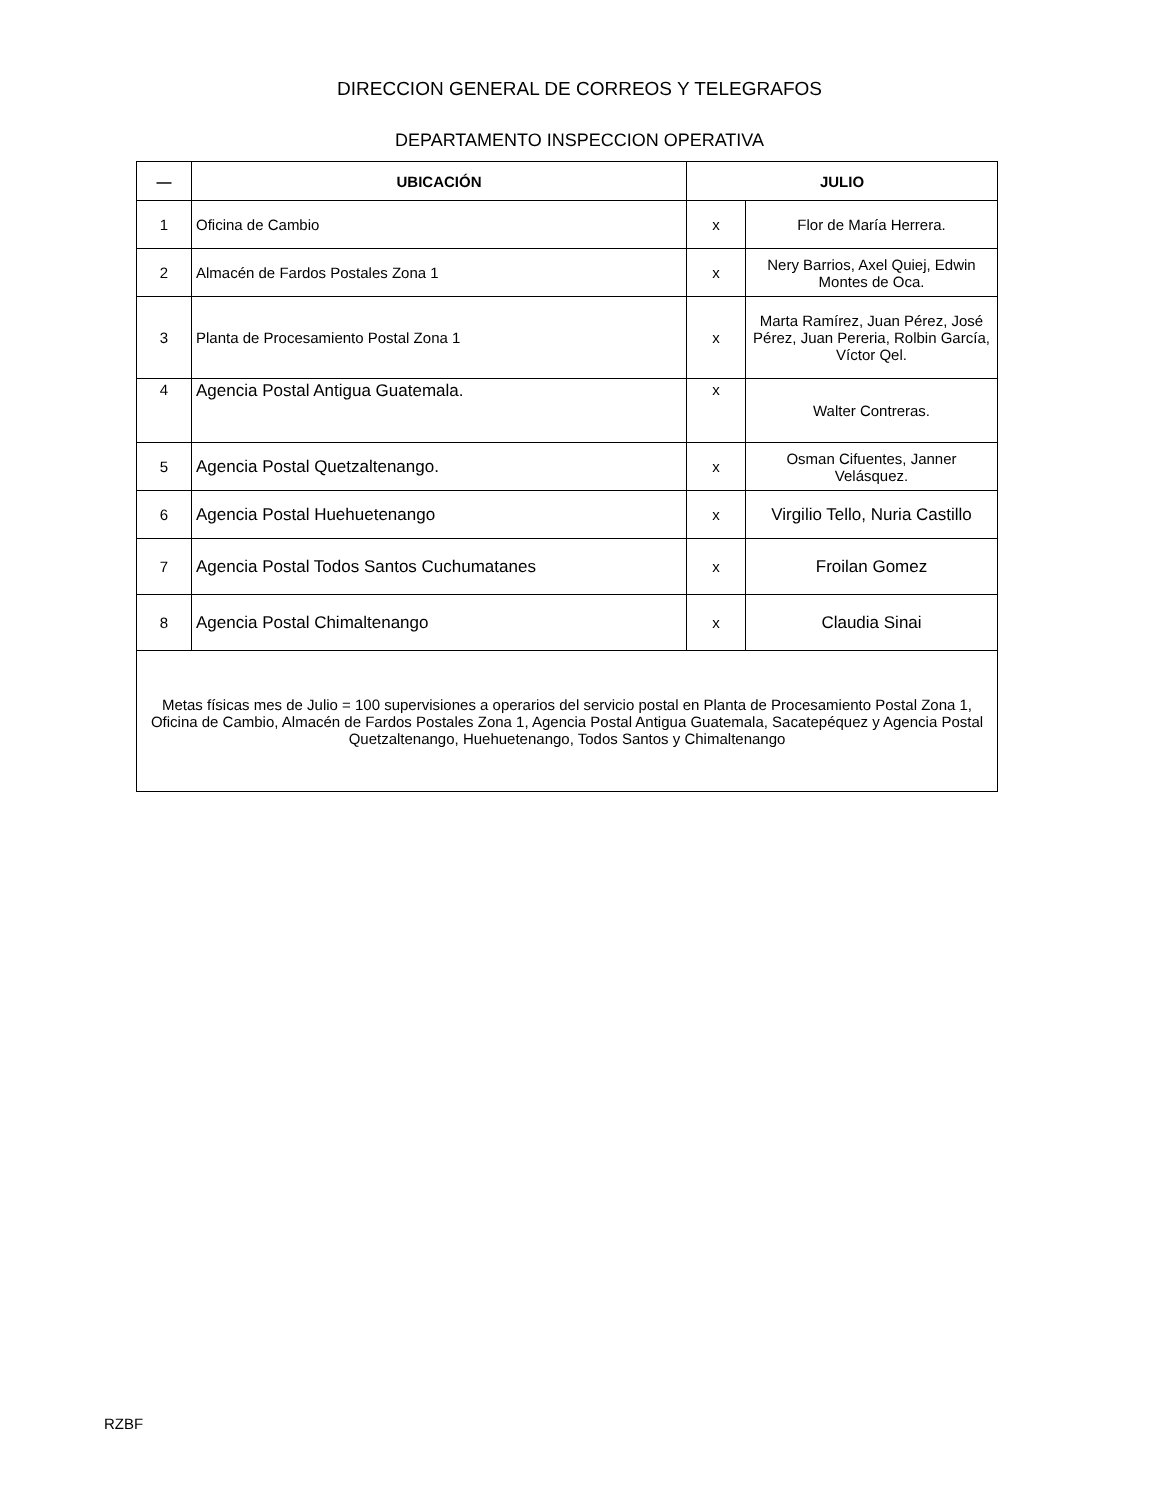DIRECCION GENERAL DE CORREOS Y TELEGRAFOS
DEPARTAMENTO INSPECCION OPERATIVA
| — | UBICACIÓN | JULIO | |
| --- | --- | --- | --- |
| 1 | Oficina de Cambio | x | Flor de María Herrera. |
| 2 | Almacén de Fardos Postales Zona 1 | x | Nery Barrios, Axel Quiej, Edwin Montes de Oca. |
| 3 | Planta de Procesamiento Postal Zona 1 | x | Marta Ramírez, Juan Pérez, José Pérez, Juan Pereria, Rolbin García, Víctor Qel. |
| 4 | Agencia Postal Antigua Guatemala. | x | Walter Contreras. |
| 5 | Agencia Postal Quetzaltenango. | x | Osman Cifuentes, Janner Velásquez. |
| 6 | Agencia Postal Huehuetenango | x | Virgilio Tello, Nuria Castillo |
| 7 | Agencia Postal Todos Santos Cuchumatanes | x | Froilan Gomez |
| 8 | Agencia Postal Chimaltenango | x | Claudia Sinai |
| Metas físicas mes de Julio = 100 supervisiones a operarios del servicio postal en Planta de Procesamiento Postal Zona 1, Oficina de Cambio, Almacén de Fardos Postales Zona 1, Agencia Postal Antigua Guatemala, Sacatepéquez y Agencia Postal Quetzaltenango, Huehuetenango, Todos Santos y Chimaltenango | | | |
RZBF